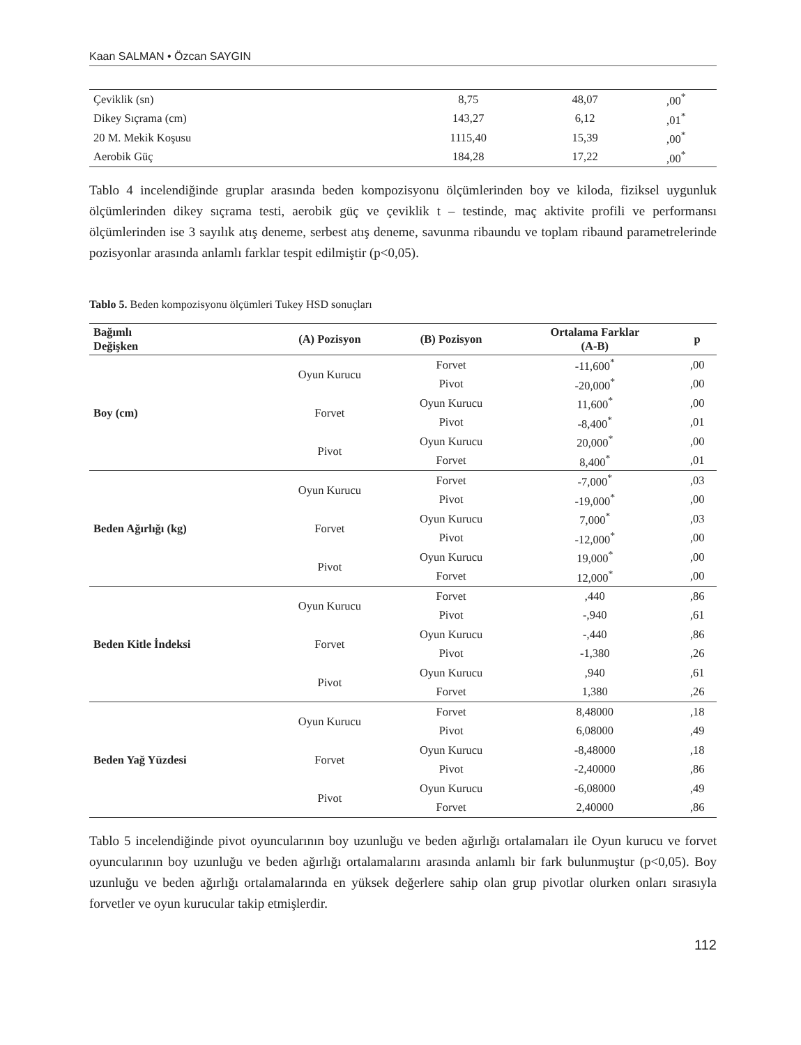Kaan SALMAN • Özcan SAYGIN
| Çeviklik (sn) | 8,75 | 48,07 | ,00<sup>*</sup> |
| Dikey Sıçrama (cm) | 143,27 | 6,12 | ,01<sup>*</sup> |
| 20 M. Mekik Koşusu | 1115,40 | 15,39 | ,00<sup>*</sup> |
| Aerobik Güç | 184,28 | 17,22 | ,00<sup>*</sup> |
Tablo 4 incelendiğinde gruplar arasında beden kompozisyonu ölçümlerinden boy ve kiloda, fiziksel uygunluk ölçümlerinden dikey sıçrama testi, aerobik güç ve çeviklik t – testinde, maç aktivite profili ve performansı ölçümlerinden ise 3 sayılık atış deneme, serbest atış deneme, savunma ribaundu ve toplam ribaund parametrelerinde pozisyonlar arasında anlamlı farklar tespit edilmiştir (p<0,05).
Tablo 5. Beden kompozisyonu ölçümleri Tukey HSD sonuçları
| Bağımlı Değişken | (A) Pozisyon | (B) Pozisyon | Ortalama Farklar (A-B) | p |
| --- | --- | --- | --- | --- |
| Boy (cm) | Oyun Kurucu | Forvet | -11,600<sup>*</sup> | ,00 |
| | | Pivot | -20,000<sup>*</sup> | ,00 |
| | Forvet | Oyun Kurucu | 11,600<sup>*</sup> | ,00 |
| | | Pivot | -8,400<sup>*</sup> | ,01 |
| | Pivot | Oyun Kurucu | 20,000<sup>*</sup> | ,00 |
| | | Forvet | 8,400<sup>*</sup> | ,01 |
| Beden Ağırlığı (kg) | Oyun Kurucu | Forvet | -7,000<sup>*</sup> | ,03 |
| | | Pivot | -19,000<sup>*</sup> | ,00 |
| | Forvet | Oyun Kurucu | 7,000<sup>*</sup> | ,03 |
| | | Pivot | -12,000<sup>*</sup> | ,00 |
| | Pivot | Oyun Kurucu | 19,000<sup>*</sup> | ,00 |
| | | Forvet | 12,000<sup>*</sup> | ,00 |
| Beden Kitle İndeksi | Oyun Kurucu | Forvet | ,440 | ,86 |
| | | Pivot | -,940 | ,61 |
| | Forvet | Oyun Kurucu | -,440 | ,86 |
| | | Pivot | -1,380 | ,26 |
| | Pivot | Oyun Kurucu | ,940 | ,61 |
| | | Forvet | 1,380 | ,26 |
| Beden Yağ Yüzdesi | Oyun Kurucu | Forvet | 8,48000 | ,18 |
| | | Pivot | 6,08000 | ,49 |
| | Forvet | Oyun Kurucu | -8,48000 | ,18 |
| | | Pivot | -2,40000 | ,86 |
| | Pivot | Oyun Kurucu | -6,08000 | ,49 |
| | | Forvet | 2,40000 | ,86 |
Tablo 5 incelendiğinde pivot oyuncularının boy uzunluğu ve beden ağırlığı ortalamaları ile Oyun kurucu ve forvet oyuncularının boy uzunluğu ve beden ağırlığı ortalamalarını arasında anlamlı bir fark bulunmuştur (p<0,05). Boy uzunluğu ve beden ağırlığı ortalamalarında en yüksek değerlere sahip olan grup pivotlar olurken onları sırasıyla forvetler ve oyun kurucular takip etmişlerdir.
112